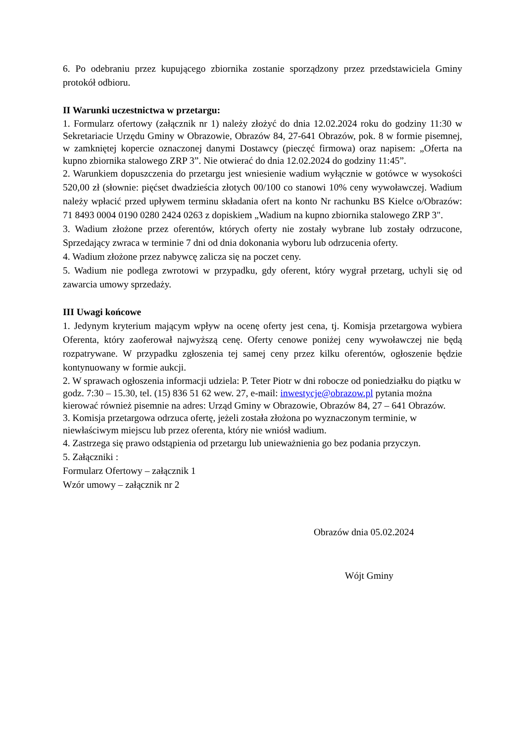6. Po odebraniu przez kupującego zbiornika zostanie sporządzony przez przedstawiciela Gminy protokół odbioru.
II Warunki uczestnictwa w przetargu:
1. Formularz ofertowy (załącznik nr 1) należy złożyć do dnia 12.02.2024 roku do godziny 11:30 w Sekretariacie Urzędu Gminy w Obrazowie, Obrazów 84, 27-641 Obrazów, pok. 8 w formie pisemnej, w zamkniętej kopercie oznaczonej danymi Dostawcy (pieczęć firmowa) oraz napisem: „Oferta na kupno zbiornika stalowego ZRP 3”. Nie otwierać do dnia 12.02.2024 do godziny 11:45”.
2. Warunkiem dopuszczenia do przetargu jest wniesienie wadium wyłącznie w gotówce w wysokości 520,00 zł (słownie: pięćset dwadzieścia złotych 00/100 co stanowi 10% ceny wywoławczej. Wadium należy wpłacić przed upływem terminu składania ofert na konto Nr rachunku BS Kielce o/Obrazów: 71 8493 0004 0190 0280 2424 0263 z dopiskiem „Wadium na kupno zbiornika stalowego ZRP 3".
3. Wadium złożone przez oferentów, których oferty nie zostały wybrane lub zostały odrzucone, Sprzedający zwraca w terminie 7 dni od dnia dokonania wyboru lub odrzucenia oferty.
4. Wadium złożone przez nabywcę zalicza się na poczet ceny.
5. Wadium nie podlega zwrotowi w przypadku, gdy oferent, który wygrał przetarg, uchyli się od zawarcia umowy sprzedaży.
III Uwagi końcowe
1. Jedynym kryterium mającym wpływ na ocenę oferty jest cena, tj. Komisja przetargowa wybiera Oferenta, który zaoferował najwyższą cenę. Oferty cenowe poniżej ceny wywoławczej nie będą rozpatrywane. W przypadku zgłoszenia tej samej ceny przez kilku oferentów, ogłoszenie będzie kontynuowany w formie aukcji.
2. W sprawach ogłoszenia informacji udziela: P. Teter Piotr w dni robocze od poniedziałku do piątku w godz. 7:30 – 15.30, tel. (15) 836 51 62 wew. 27, e-mail: inwestycje@obrazow.pl pytania można kierować również pisemnie na adres: Urząd Gminy w Obrazowie, Obrazów 84, 27 – 641 Obrazów.
3. Komisja przetargowa odrzuca ofertę, jeżeli została złożona po wyznaczonym terminie, w niewłaściwym miejscu lub przez oferenta, który nie wniósł wadium.
4. Zastrzega się prawo odstąpienia od przetargu lub unieważnienia go bez podania przyczyn.
5. Załączniki :
Formularz Ofertowy – załącznik 1
Wzór umowy – załącznik nr 2
Obrazów dnia 05.02.2024
Wójt Gminy